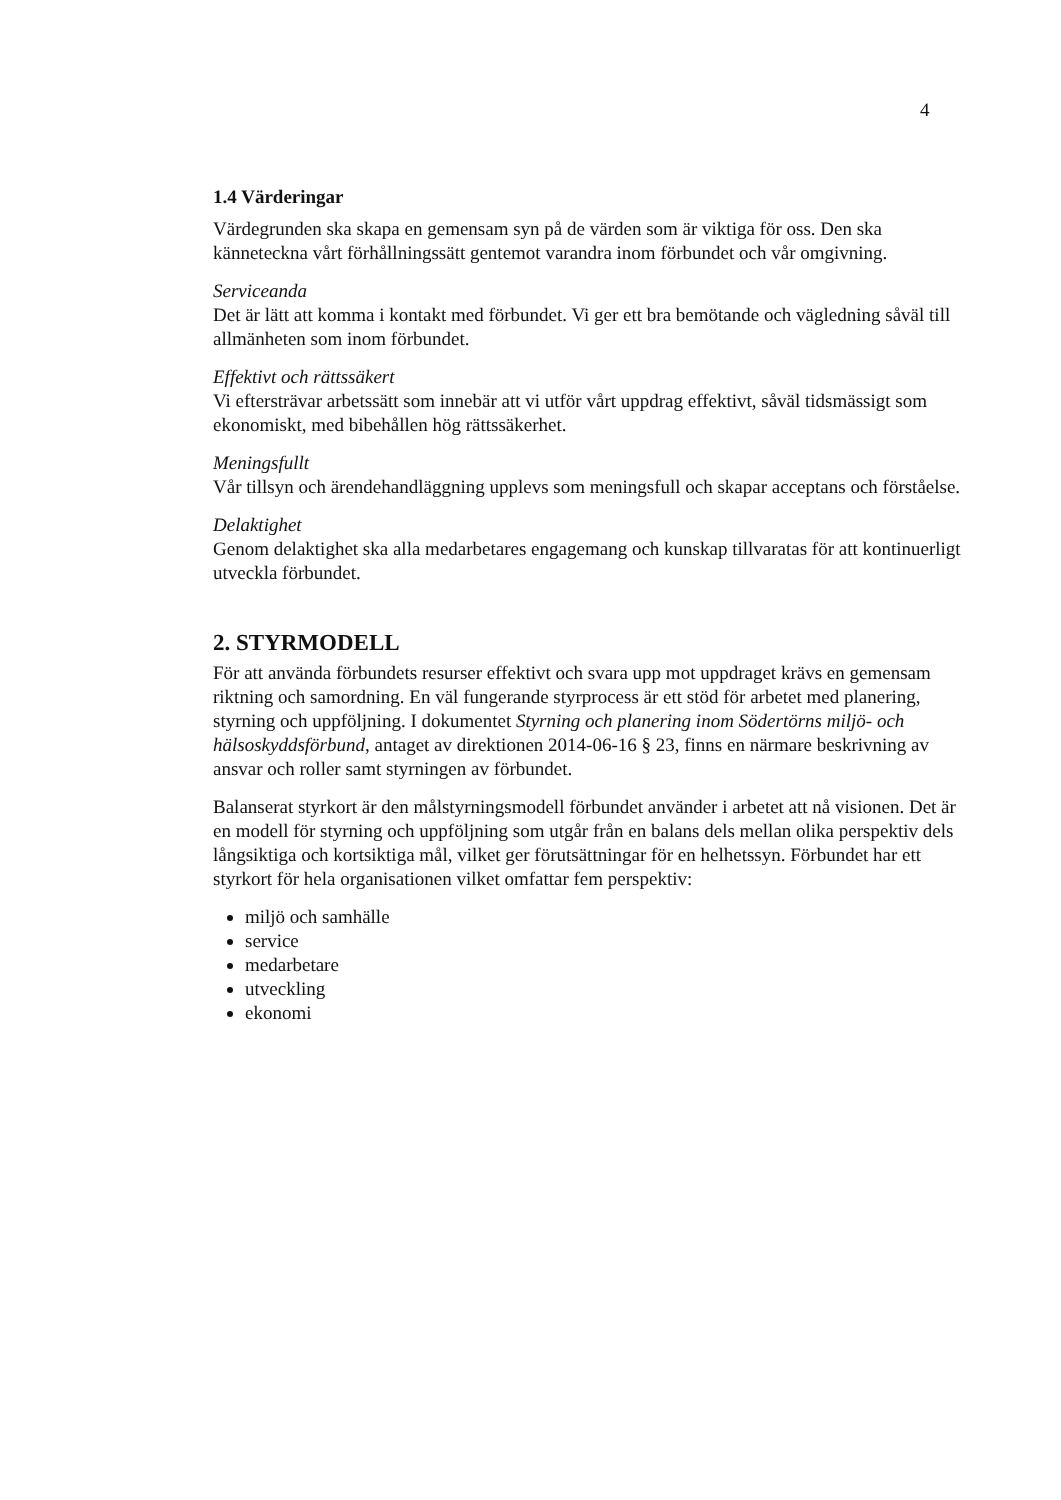4
1.4 Värderingar
Värdegrunden ska skapa en gemensam syn på de värden som är viktiga för oss. Den ska känneteckna vårt förhållningssätt gentemot varandra inom förbundet och vår omgivning.
Serviceanda
Det är lätt att komma i kontakt med förbundet. Vi ger ett bra bemötande och vägledning såväl till allmänheten som inom förbundet.
Effektivt och rättssäkert
Vi eftersträvar arbetssätt som innebär att vi utför vårt uppdrag effektivt, såväl tidsmässigt som ekonomiskt, med bibehållen hög rättssäkerhet.
Meningsfullt
Vår tillsyn och ärendehandläggning upplevs som meningsfull och skapar acceptans och förståelse.
Delaktighet
Genom delaktighet ska alla medarbetares engagemang och kunskap tillvaratas för att kontinuerligt utveckla förbundet.
2. STYRMODELL
För att använda förbundets resurser effektivt och svara upp mot uppdraget krävs en gemensam riktning och samordning. En väl fungerande styrprocess är ett stöd för arbetet med planering, styrning och uppföljning. I dokumentet Styrning och planering inom Södertörns miljö- och hälsoskyddsförbund, antaget av direktionen 2014-06-16 § 23, finns en närmare beskrivning av ansvar och roller samt styrningen av förbundet.
Balanserat styrkort är den målstyrningsmodell förbundet använder i arbetet att nå visionen. Det är en modell för styrning och uppföljning som utgår från en balans dels mellan olika perspektiv dels långsiktiga och kortsiktiga mål, vilket ger förutsättningar för en helhetssyn. Förbundet har ett styrkort för hela organisationen vilket omfattar fem perspektiv:
miljö och samhälle
service
medarbetare
utveckling
ekonomi